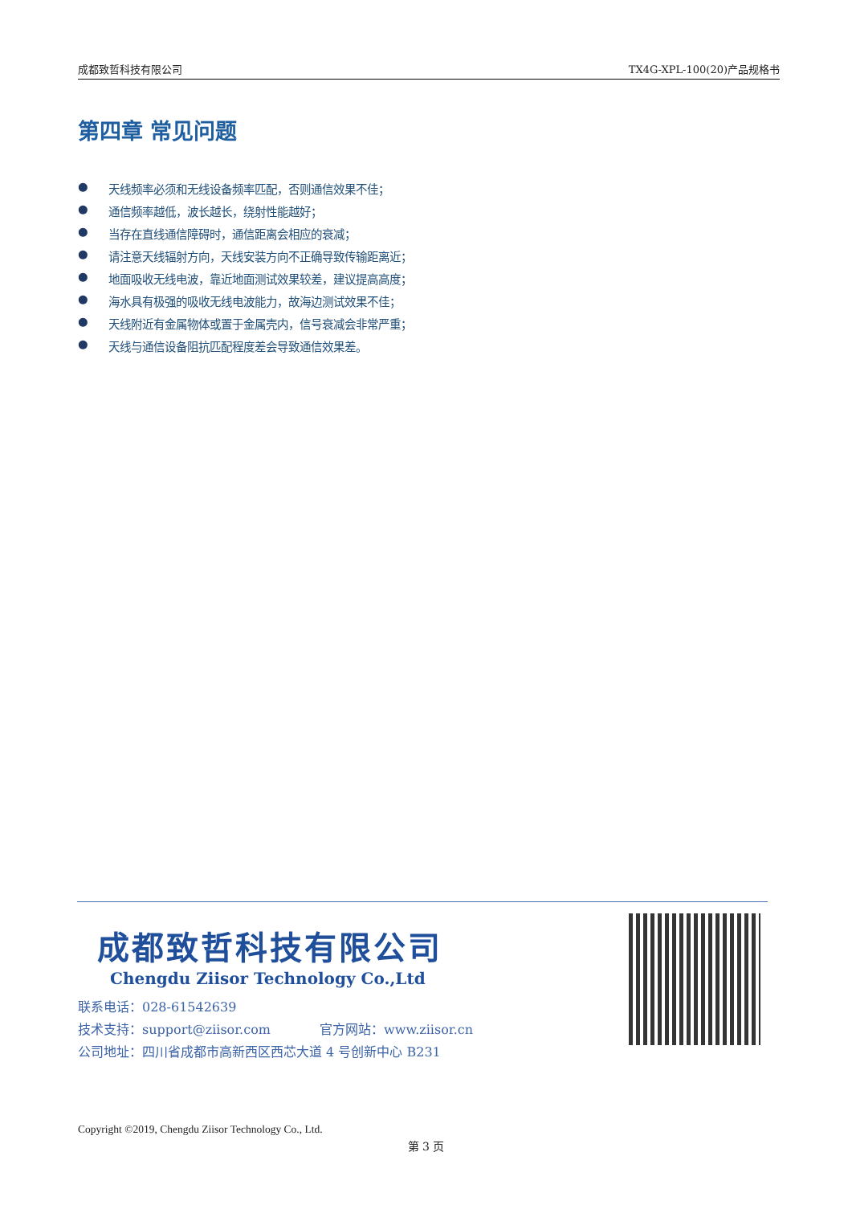成都致哲科技有限公司 TX4G-XPL-100(20)产品规格书
第四章 常见问题
● 天线频率必须和无线设备频率匹配，否则通信效果不佳；
● 通信频率越低，波长越长，绕射性能越好；
● 当存在直线通信障碍时，通信距离会相应的衰减；
● 请注意天线辐射方向，天线安装方向不正确导致传输距离近；
● 地面吸收无线电波，靠近地面测试效果较差，建议提高高度；
● 海水具有极强的吸收无线电波能力，故海边测试效果不佳；
● 天线附近有金属物体或置于金属壳内，信号衰减会非常严重；
● 天线与通信设备阻抗匹配程度差会导致通信效果差。
成都致哲科技有限公司
Chengdu Ziisor Technology Co.,Ltd
联系电话：028-61542639
技术支持：support@ziisor.com 官方网站：www.ziisor.cn
公司地址：四川省成都市高新西区西芯大道 4 号创新中心 B231
Copyright ©2019, Chengdu Ziisor Technology Co., Ltd.
第 3 页